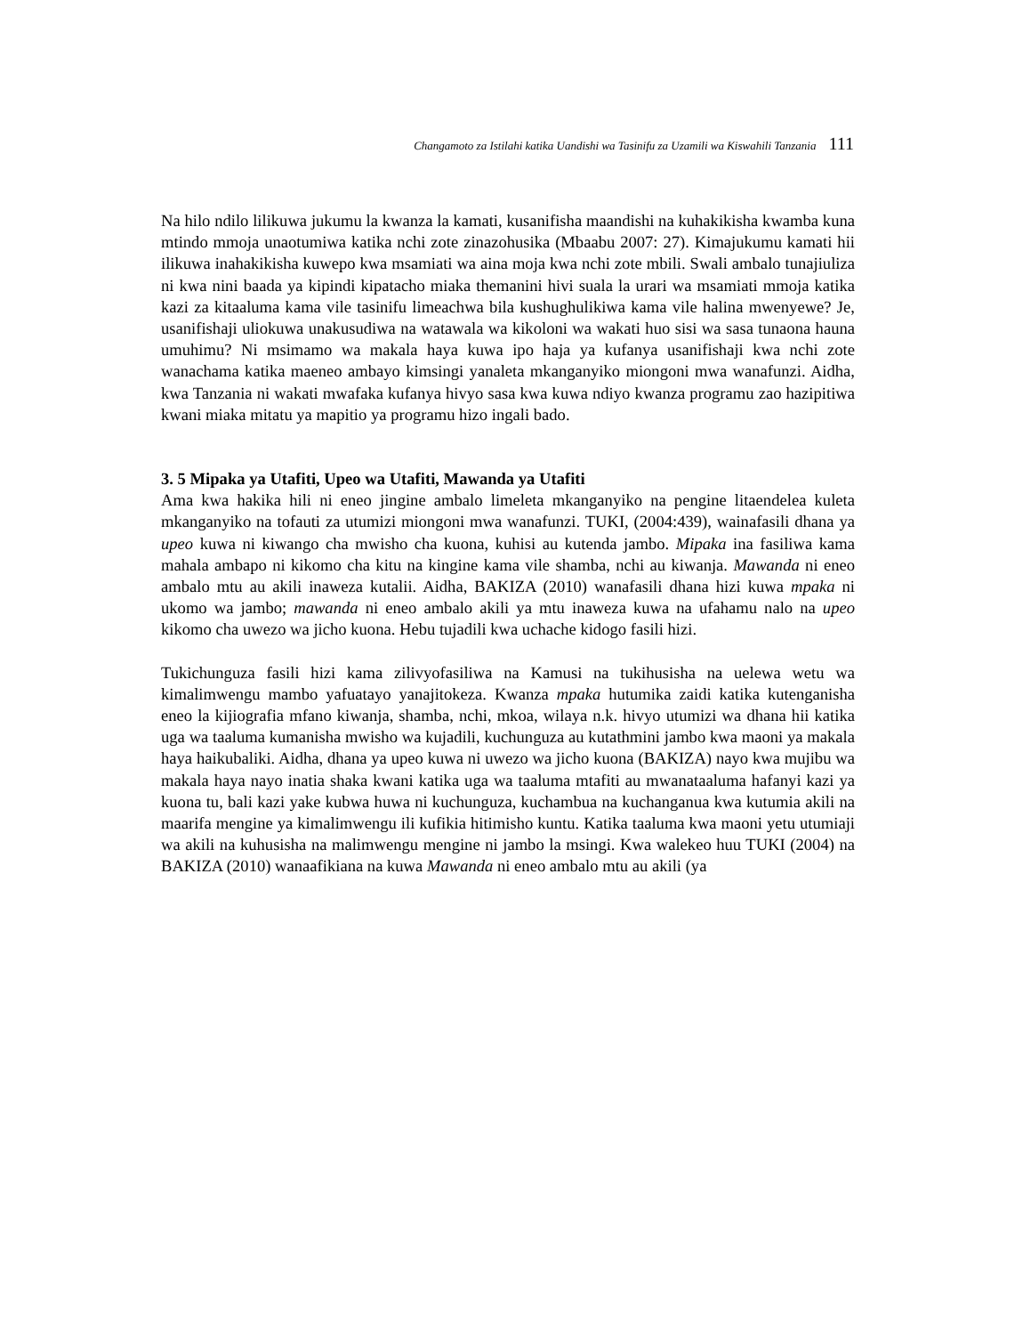Changamoto za Istilahi katika Uandishi wa Tasinifu za Uzamili wa Kiswahili Tanzania 111
Na hilo ndilo lilikuwa jukumu la kwanza la kamati, kusanifisha maandishi na kuhakikisha kwamba kuna mtindo mmoja unaotumiwa katika nchi zote zinazohusika (Mbaabu 2007: 27). Kimajukumu kamati hii ilikuwa inahakikisha kuwepo kwa msamiati wa aina moja kwa nchi zote mbili. Swali ambalo tunajiuliza ni kwa nini baada ya kipindi kipatacho miaka themanini hivi suala la urari wa msamiati mmoja katika kazi za kitaaluma kama vile tasinifu limeachwa bila kushughulikiwa kama vile halina mwenyewe? Je, usanifishaji uliokuwa unakusudiwa na watawala wa kikoloni wa wakati huo sisi wa sasa tunaona hauna umuhimu? Ni msimamo wa makala haya kuwa ipo haja ya kufanya usanifishaji kwa nchi zote wanachama katika maeneo ambayo kimsingi yanaleta mkanganyiko miongoni mwa wanafunzi. Aidha, kwa Tanzania ni wakati mwafaka kufanya hivyo sasa kwa kuwa ndiyo kwanza programu zao hazipitiwa kwani miaka mitatu ya mapitio ya programu hizo ingali bado.
3. 5 Mipaka ya Utafiti, Upeo wa Utafiti, Mawanda ya Utafiti
Ama kwa hakika hili ni eneo jingine ambalo limeleta mkanganyiko na pengine litaendelea kuleta mkanganyiko na tofauti za utumizi miongoni mwa wanafunzi. TUKI, (2004:439), wainafasili dhana ya upeo kuwa ni kiwango cha mwisho cha kuona, kuhisi au kutenda jambo. Mipaka ina fasiliwa kama mahala ambapo ni kikomo cha kitu na kingine kama vile shamba, nchi au kiwanja. Mawanda ni eneo ambalo mtu au akili inaweza kutalii. Aidha, BAKIZA (2010) wanafasili dhana hizi kuwa mpaka ni ukomo wa jambo; mawanda ni eneo ambalo akili ya mtu inaweza kuwa na ufahamu nalo na upeo kikomo cha uwezo wa jicho kuona. Hebu tujadili kwa uchache kidogo fasili hizi.
Tukichunguza fasili hizi kama zilivyofasiliwa na Kamusi na tukihusisha na uelewa wetu wa kimalimwengu mambo yafuatayo yanajitokeza. Kwanza mpaka hutumika zaidi katika kutenganisha eneo la kijiografia mfano kiwanja, shamba, nchi, mkoa, wilaya n.k. hivyo utumizi wa dhana hii katika uga wa taaluma kumanisha mwisho wa kujadili, kuchunguza au kutathmini jambo kwa maoni ya makala haya haikubaliki. Aidha, dhana ya upeo kuwa ni uwezo wa jicho kuona (BAKIZA) nayo kwa mujibu wa makala haya nayo inatia shaka kwani katika uga wa taaluma mtafiti au mwanataaluma hafanyi kazi ya kuona tu, bali kazi yake kubwa huwa ni kuchunguza, kuchambua na kuchanganua kwa kutumia akili na maarifa mengine ya kimalimwengu ili kufikia hitimisho kuntu. Katika taaluma kwa maoni yetu utumiaji wa akili na kuhusisha na malimwengu mengine ni jambo la msingi. Kwa walekeo huu TUKI (2004) na BAKIZA (2010) wanaafikiana na kuwa Mawanda ni eneo ambalo mtu au akili (ya